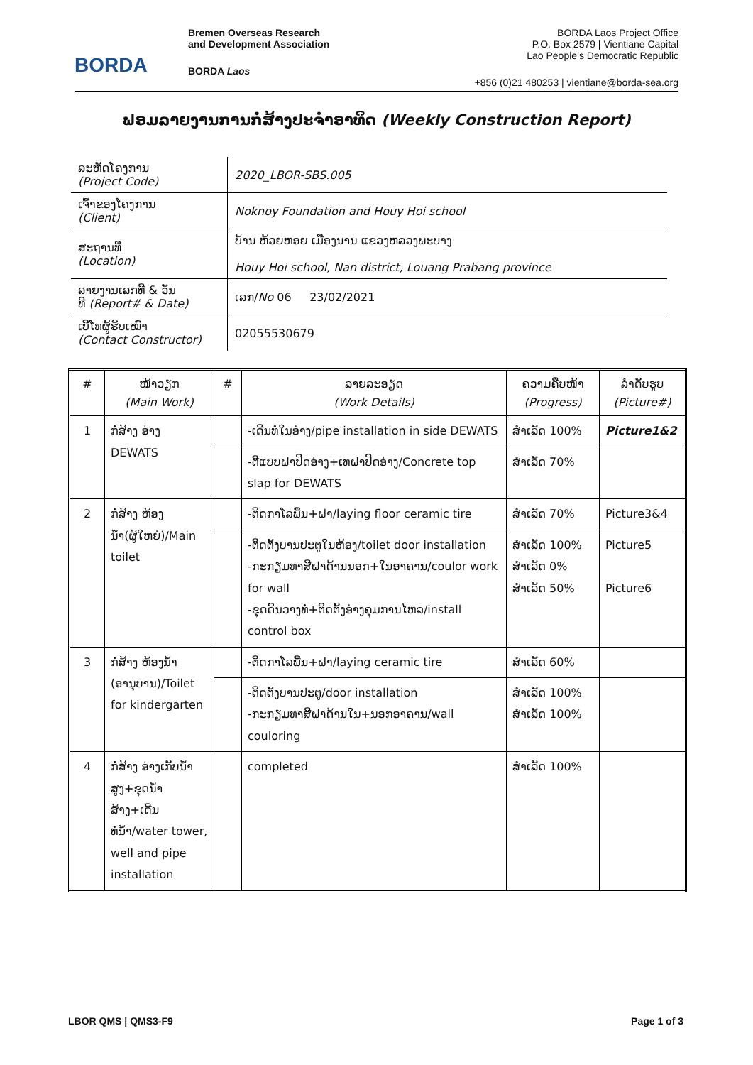BORDA
Bremen Overseas Research
and Development Association
BORDA Laos
BORDA Laos Project Office
P.O. Box 2579 | Vientiane Capital
Lao People’s Democratic Republic
+856 (0)21 480253 | vientiane@borda-sea.org
ຟອມລາຍງານການກໍ່ສ້າງປະຈໍາອາທິດ (Weekly Construction Report)
| ລະຫັດໂຄງການ (Project Code) | 2020_LBOR-SBS.005 |
| ເຈົ້າຂອງໂຄງການ (Client) | Noknoy Foundation and Houy Hoi school |
| ສະຖານທີ່ (Location) | ບ້ານ ຫ້ວຍຫອຍ ເມືອງນານ ແຂວງຫລວງພະບາງ Houy Hoi school, Nan district, Louang Prabang province |
| ລາຍງານເລກທີ & ວັນ ທີ (Report# & Date) | ເລກ/ No 06 23/02/2021 |
| ເບີໂທຜູ້ຮັບເໝົາ (Contact Constructor) | 02055530679 |
| # | ໜ້າວຽກ (Main Work) | # | ລາຍລະອຽດ (Work Details) | ຄວາມຄືບໜ້າ (Progress) | ລໍາດັບຮູບ (Picture#) |
| --- | --- | --- | --- | --- | --- |
| 1 | ກໍ່ສ້າງ ອ່າງ DEWATS | | -ເດີນທໍ່ໃນອ່າງ/pipe installation in side DEWATS | ສໍາເລັດ 100% | Picture1&2 |
| | | | -ຕີແບບຝາປິດອ່າງ+ເທຝາປິດອ່າງ/Concrete top slap for DEWATS | ສໍາເລັດ 70% | |
| 2 | ກໍ່ສ້າງ ຫ້ອງນໍ້າ(ຜູ້ໃຫຍ່)/Main toilet | | -ຕິດກາໂລພື້ນ+ຝາ/laying floor ceramic tire | ສໍາເລັດ 70% | Picture3&4 |
| | | | -ຕິດຕັ້ງບານປະຕູໃນຫ້ອງ/toilet door installation -ກະກຽມທາສີຝາດ້ານນອກ+ໃນອາຄານ/coulor work for wall -ຂຸດດິນວາງທໍ່+ຕິດຕັ້ງອ່າງຄຸມການໄຫລ/install control box | ສໍາເລັດ 100% ສໍາເລັດ 0% ສໍາເລັດ 50% | Picture5 Picture6 |
| 3 | ກໍ່ສ້າງ ຫ້ອງນໍ້າ (ອານຸບານ)/Toilet for kindergarten | | -ຕິດກາໂລພື້ນ+ຝາ/laying ceramic tire | ສໍາເລັດ 60% | |
| | | | -ຕິດຕັ້ງບານປະຕູ/door installation -ກະກຽມທາສີຝາດ້ານໃນ+ນອກອາຄານ/wall coulоring | ສໍາເລັດ 100% ສໍາເລັດ 100% | |
| 4 | ກໍ່ສ້າງ ອ່າງເກັບນໍ້າສູງ+ຂຸດນໍ້າສ້າງ+ເດີນທໍ່ນໍ້າ/water tower, well and pipe installation | | completed | ສໍາເລັດ 100% | |
LBOR QMS | QMS3-F9 Page 1 of 3